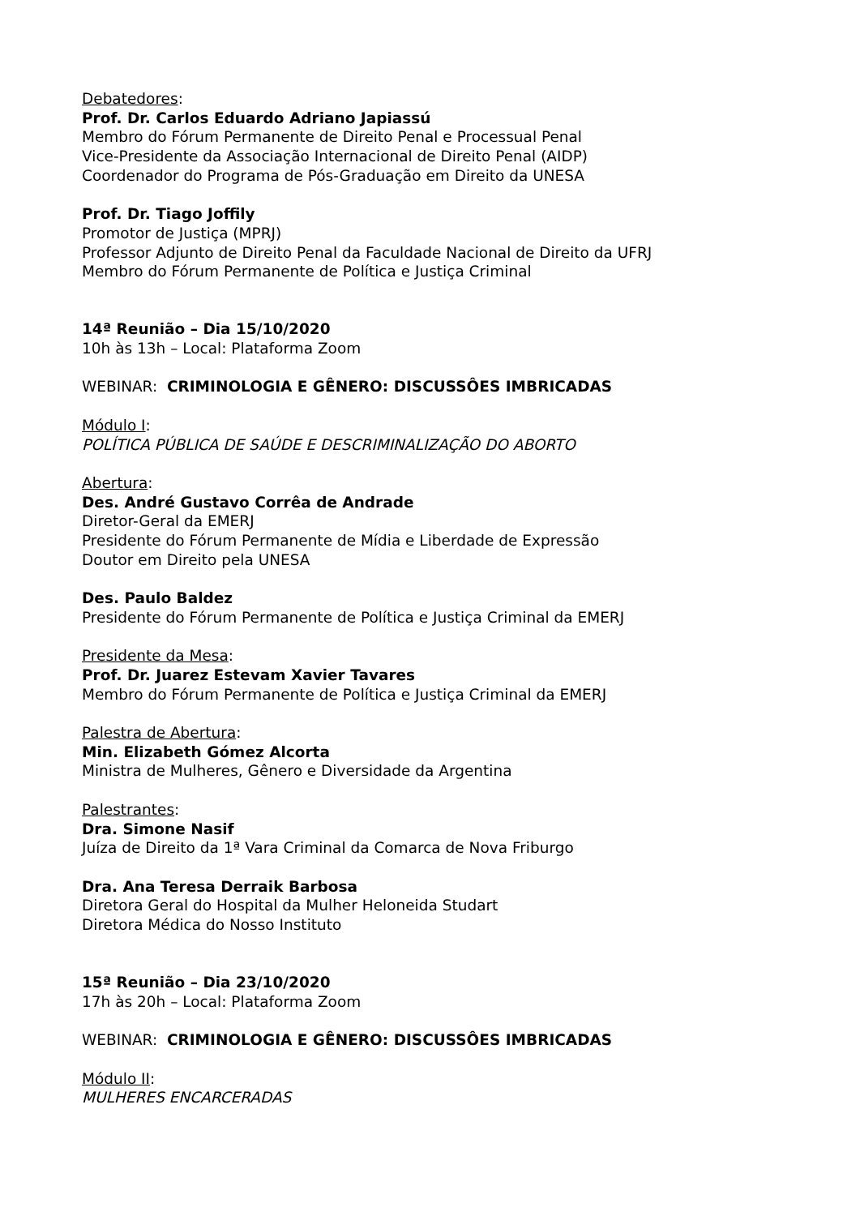Debatedores:
Prof. Dr. Carlos Eduardo Adriano Japiassú
Membro do Fórum Permanente de Direito Penal e Processual Penal
Vice-Presidente da Associação Internacional de Direito Penal (AIDP)
Coordenador do Programa de Pós-Graduação em Direito da UNESA
Prof. Dr. Tiago Joffily
Promotor de Justiça (MPRJ)
Professor Adjunto de Direito Penal da Faculdade Nacional de Direito da UFRJ
Membro do Fórum Permanente de Política e Justiça Criminal
14ª Reunião – Dia 15/10/2020
10h às 13h – Local: Plataforma Zoom
WEBINAR: CRIMINOLOGIA E GÊNERO: DISCUSSÔES IMBRICADAS
Módulo I:
POLÍTICA PÚBLICA DE SAÚDE E DESCRIMINALIZAÇÃO DO ABORTO
Abertura:
Des. André Gustavo Corrêa de Andrade
Diretor-Geral da EMERJ
Presidente do Fórum Permanente de Mídia e Liberdade de Expressão
Doutor em Direito pela UNESA
Des. Paulo Baldez
Presidente do Fórum Permanente de Política e Justiça Criminal da EMERJ
Presidente da Mesa:
Prof. Dr. Juarez Estevam Xavier Tavares
Membro do Fórum Permanente de Política e Justiça Criminal da EMERJ
Palestra de Abertura:
Min. Elizabeth Gómez Alcorta
Ministra de Mulheres, Gênero e Diversidade da Argentina
Palestrantes:
Dra. Simone Nasif
Juíza de Direito da 1ª Vara Criminal da Comarca de Nova Friburgo
Dra. Ana Teresa Derraik Barbosa
Diretora Geral do Hospital da Mulher Heloneida Studart
Diretora Médica do Nosso Instituto
15ª Reunião – Dia 23/10/2020
17h às 20h – Local: Plataforma Zoom
WEBINAR: CRIMINOLOGIA E GÊNERO: DISCUSSÔES IMBRICADAS
Módulo II:
MULHERES ENCARCERADAS